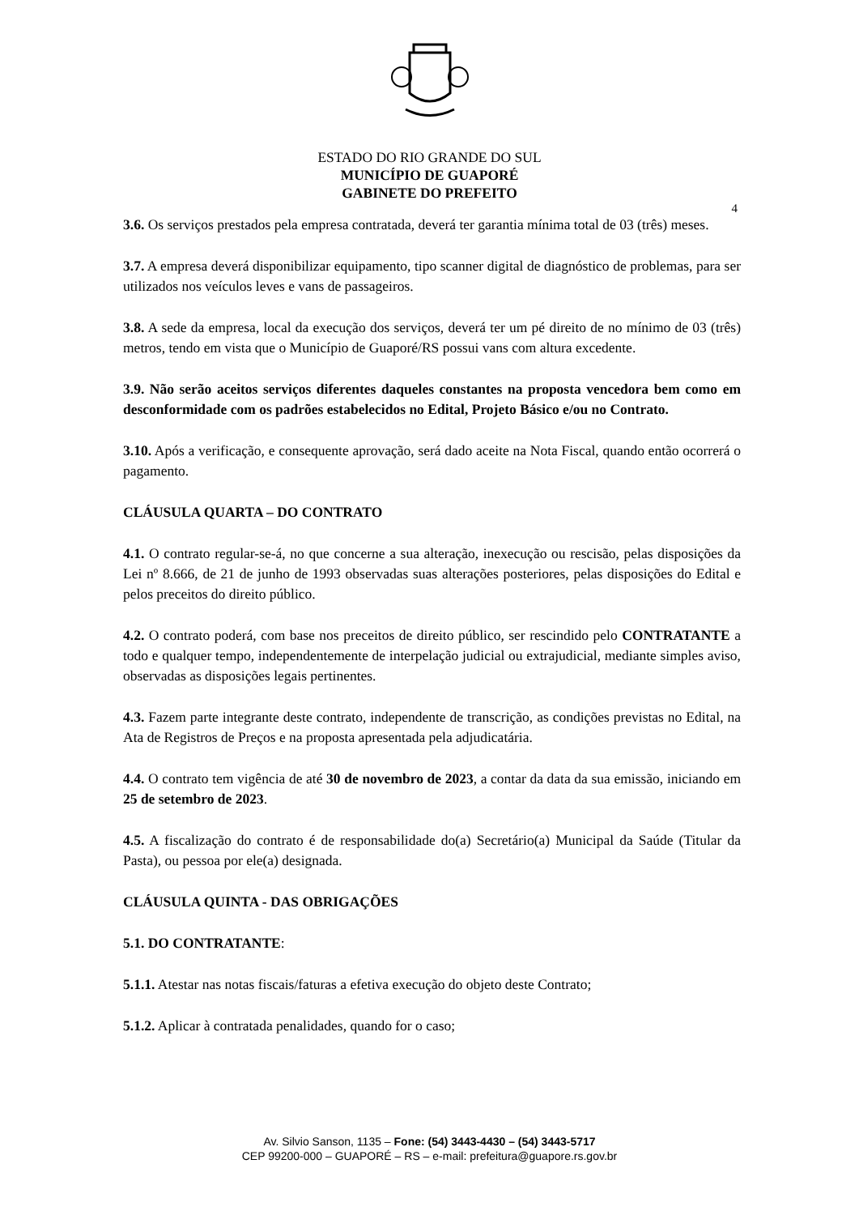ESTADO DO RIO GRANDE DO SUL
MUNICÍPIO DE GUAPORÉ
GABINETE DO PREFEITO
4
3.6. Os serviços prestados pela empresa contratada, deverá ter garantia mínima total de 03 (três) meses.
3.7. A empresa deverá disponibilizar equipamento, tipo scanner digital de diagnóstico de problemas, para ser utilizados nos veículos leves e vans de passageiros.
3.8. A sede da empresa, local da execução dos serviços, deverá ter um pé direito de no mínimo de 03 (três) metros, tendo em vista que o Município de Guaporé/RS possui vans com altura excedente.
3.9. Não serão aceitos serviços diferentes daqueles constantes na proposta vencedora bem como em desconformidade com os padrões estabelecidos no Edital, Projeto Básico e/ou no Contrato.
3.10. Após a verificação, e consequente aprovação, será dado aceite na Nota Fiscal, quando então ocorrerá o pagamento.
CLÁUSULA QUARTA – DO CONTRATO
4.1. O contrato regular-se-á, no que concerne a sua alteração, inexecução ou rescisão, pelas disposições da Lei nº 8.666, de 21 de junho de 1993 observadas suas alterações posteriores, pelas disposições do Edital e pelos preceitos do direito público.
4.2. O contrato poderá, com base nos preceitos de direito público, ser rescindido pelo CONTRATANTE a todo e qualquer tempo, independentemente de interpelação judicial ou extrajudicial, mediante simples aviso, observadas as disposições legais pertinentes.
4.3. Fazem parte integrante deste contrato, independente de transcrição, as condições previstas no Edital, na Ata de Registros de Preços e na proposta apresentada pela adjudicatária.
4.4. O contrato tem vigência de até 30 de novembro de 2023, a contar da data da sua emissão, iniciando em 25 de setembro de 2023.
4.5. A fiscalização do contrato é de responsabilidade do(a) Secretário(a) Municipal da Saúde (Titular da Pasta), ou pessoa por ele(a) designada.
CLÁUSULA QUINTA - DAS OBRIGAÇÕES
5.1. DO CONTRATANTE:
5.1.1. Atestar nas notas fiscais/faturas a efetiva execução do objeto deste Contrato;
5.1.2. Aplicar à contratada penalidades, quando for o caso;
Av. Silvio Sanson, 1135 – Fone: (54) 3443-4430 – (54) 3443-5717
CEP 99200-000 – GUAPORÉ – RS – e-mail: prefeitura@guapore.rs.gov.br